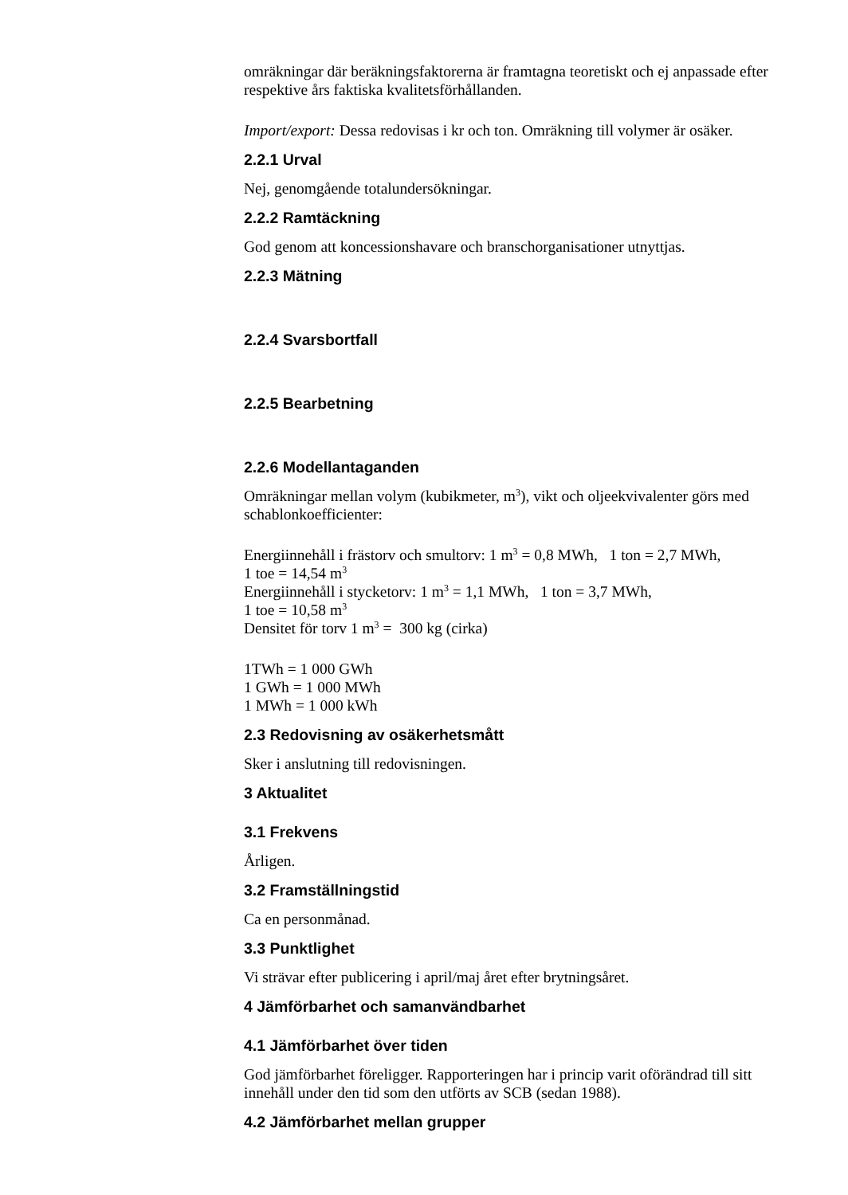omräkningar där beräkningsfaktorerna är framtagna teoretiskt och ej anpassade efter respektive års faktiska kvalitetsförhållanden.
Import/export: Dessa redovisas i kr och ton. Omräkning till volymer är osäker.
2.2.1 Urval
Nej, genomgående totalundersökningar.
2.2.2 Ramtäckning
God genom att koncessionshavare och branschorganisationer utnyttjas.
2.2.3 Mätning
2.2.4 Svarsbortfall
2.2.5 Bearbetning
2.2.6 Modellantaganden
Omräkningar mellan volym (kubikmeter, m<sup>3</sup>), vikt och oljeekvivalenter görs med schablonkoefficienter:
Energiinnehåll i frästorv och smultorv: 1 m<sup>3</sup> = 0,8 MWh, 1 ton = 2,7 MWh,
1 toe = 14,54 m<sup>3</sup>
Energiinnehåll i stycketorv: 1 m<sup>3</sup> = 1,1 MWh, 1 ton = 3,7 MWh,
1 toe = 10,58 m<sup>3</sup>
Densitet för torv 1 m<sup>3</sup> = 300 kg (cirka)
1TWh = 1 000 GWh
1 GWh = 1 000 MWh
1 MWh = 1 000 kWh
2.3 Redovisning av osäkerhetsmått
Sker i anslutning till redovisningen.
3 Aktualitet
3.1 Frekvens
Årligen.
3.2 Framställningstid
Ca en personmånad.
3.3 Punktlighet
Vi strävar efter publicering i april/maj året efter brytningsåret.
4 Jämförbarhet och samanvändbarhet
4.1 Jämförbarhet över tiden
God jämförbarhet föreligger. Rapporteringen har i princip varit oförändrad till sitt innehåll under den tid som den utförts av SCB (sedan 1988).
4.2 Jämförbarhet mellan grupper